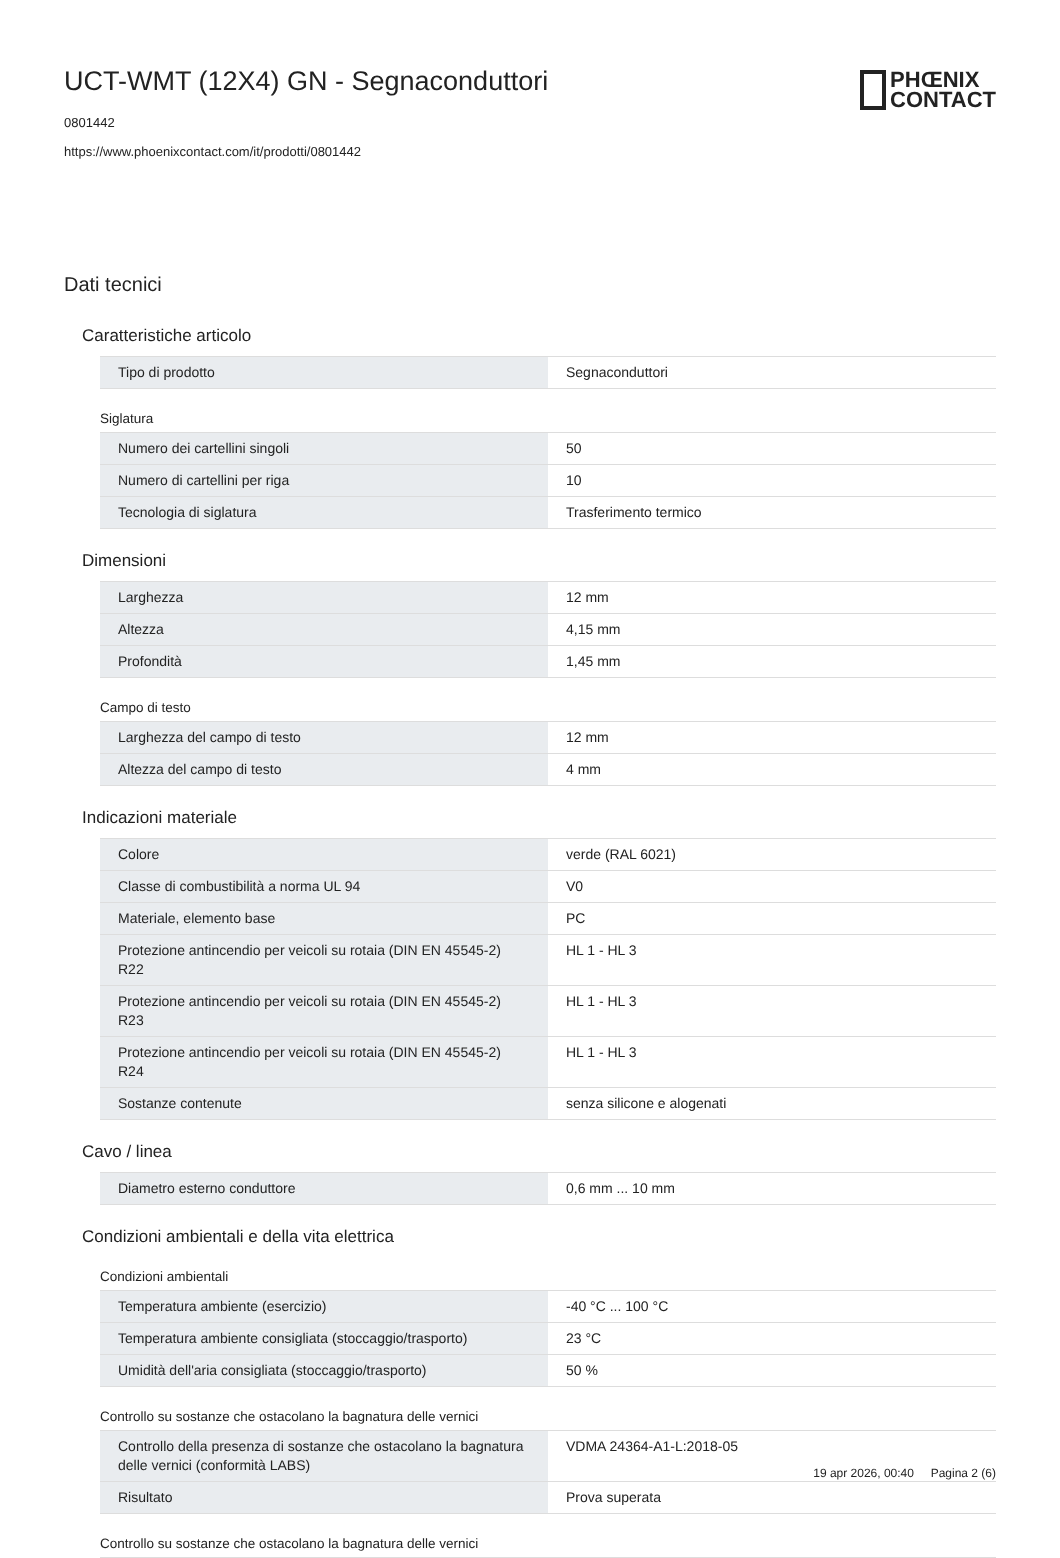UCT-WMT (12X4) GN - Segnaconduttori
0801442
https://www.phoenixcontact.com/it/prodotti/0801442
PHŒNIX
CONTACT
Dati tecnici
Caratteristiche articolo
| Tipo di prodotto | Segnaconduttori |
Siglatura
| Numero dei cartellini singoli | 50 |
| Numero di cartellini per riga | 10 |
| Tecnologia di siglatura | Trasferimento termico |
Dimensioni
| Larghezza | 12 mm |
| Altezza | 4,15 mm |
| Profondità | 1,45 mm |
Campo di testo
| Larghezza del campo di testo | 12 mm |
| Altezza del campo di testo | 4 mm |
Indicazioni materiale
| Colore | verde (RAL 6021) |
| Classe di combustibilità a norma UL 94 | V0 |
| Materiale, elemento base | PC |
| Protezione antincendio per veicoli su rotaia (DIN EN 45545-2) R22 | HL 1 - HL 3 |
| Protezione antincendio per veicoli su rotaia (DIN EN 45545-2) R23 | HL 1 - HL 3 |
| Protezione antincendio per veicoli su rotaia (DIN EN 45545-2) R24 | HL 1 - HL 3 |
| Sostanze contenute | senza silicone e alogenati |
Cavo / linea
| Diametro esterno conduttore | 0,6 mm ... 10 mm |
Condizioni ambientali e della vita elettrica
Condizioni ambientali
| Temperatura ambiente (esercizio) | -40 °C ... 100 °C |
| Temperatura ambiente consigliata (stoccaggio/trasporto) | 23 °C |
| Umidità dell'aria consigliata (stoccaggio/trasporto) | 50 % |
Controllo su sostanze che ostacolano la bagnatura delle vernici
| Controllo della presenza di sostanze che ostacolano la bagnatura delle vernici (conformità LABS) | VDMA 24364-A1-L:2018-05 |
| Risultato | Prova superata |
Controllo su sostanze che ostacolano la bagnatura delle vernici
19 apr 2026, 00:40 Pagina 2 (6)